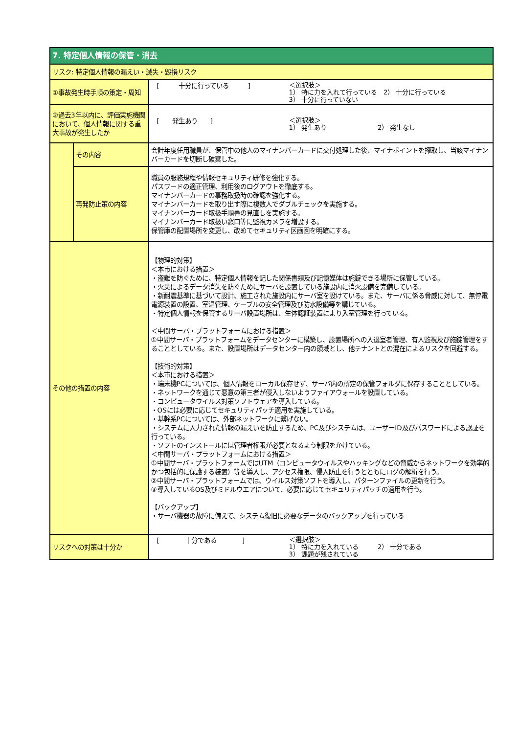| 7. 特定個人情報の保管・消去 | | |
| リスク: 特定個人情報の漏えい・滅失・毀損リスク | | |
| ①事故発生時手順の策定・周知 | | [ 十分に行っている ] ＜選択肢＞ 1） 特に力を入れて行っている 2） 十分に行っている 3） 十分に行っていない |
| ②過去3年以内に、評価実施機関において、個人情報に関する重大事故が発生したか | | [ 発生あり ] ＜選択肢＞ 1） 発生あり 2） 発生なし |
| | その内容 | 会計年度任用職員が、保管中の他人のマイナンバーカードに交付処理した後、マイナポイントを搾取し、当該マイナンバーカードを切断し破棄した。 |
| | 再発防止策の内容 | 職員の服務規程や情報セキュリティ研修を強化する。 パスワードの適正管理、利用後のログアウトを徹底する。 マイナンバーカードの事務取扱時の確認を強化する。 マイナンバーカードを取り出す際に複数人でダブルチェックを実施する。 マイナンバーカード取扱手順書の見直しを実施する。 マイナンバーカード取扱い窓口等に監視カメラを増設する。 保管庫の配置場所を変更し、改めてセキュリティ区画図を明確にする。 |
| その他の措置の内容 | | 【物理的対策】 ＜本市における措置＞ ・盗難を防ぐために、特定個人情報を記した関係書類及び記憶媒体は施錠できる場所に保管している。 ・火災によるデータ消失を防ぐためにサーバを設置している施設内に消火設備を完備している。 ・新耐震基準に基づいて設計、施工された施設内にサーバ室を設けている。また、サーバに係る脅威に対して、無停電電源装置の設置、室温管理、ケーブルの安全管理及び防水設備等を講じている。 ・特定個人情報を保管するサーバ設置場所は、生体認証装置により入室管理を行っている。 ＜中間サーバ・プラットフォームにおける措置＞ ①中間サーバ・プラットフォームをデータセンターに構築し、設置場所への入退室者管理、有人監視及び施錠管理をすることとしている。また、設置場所はデータセンター内の領域とし、他テナントとの混在によるリスクを回避する。 【技術的対策】 ＜本市における措置＞ ・端末機PCについては、個人情報をローカル保存せず、サーバ内の所定の保管フォルダに保存することとしている。 ・ネットワークを通じて悪意の第三者が侵入しないようファイアウォールを設置している。 ・コンピュータウイルス対策ソフトウェアを導入している。 ・OSには必要に応じてセキュリティパッチ適用を実施している。 ・基幹系PCについては、外部ネットワークに繋げない。 ・システムに入力された情報の漏えいを防止するため、PC及びシステムは、ユーザーID及びパスワードによる認証を行っている。 ・ソフトのインストールには管理者権限が必要となるよう制限をかけている。 ＜中間サーバ・プラットフォームにおける措置＞ ①中間サーバ・プラットフォームではUTM（コンピュータウイルスやハッキングなどの脅威からネットワークを効率的かつ包括的に保護する装置）等を導入し、アクセス権限、侵入防止を行うとともにログの解析を行う。 ②中間サーバ・プラットフォームでは、ウイルス対策ソフトを導入し、パターンファイルの更新を行う。 ③導入しているOS及びミドルウエアについて、必要に応じてセキュリティパッチの適用を行う。 【バックアップ】 ・サーバ機器の故障に備えて、システム復旧に必要なデータのバックアップを行っている |
| リスクへの対策は十分か | | [ 十分である ] ＜選択肢＞ 1） 特に力を入れている 2） 十分である 3） 課題が残されている |